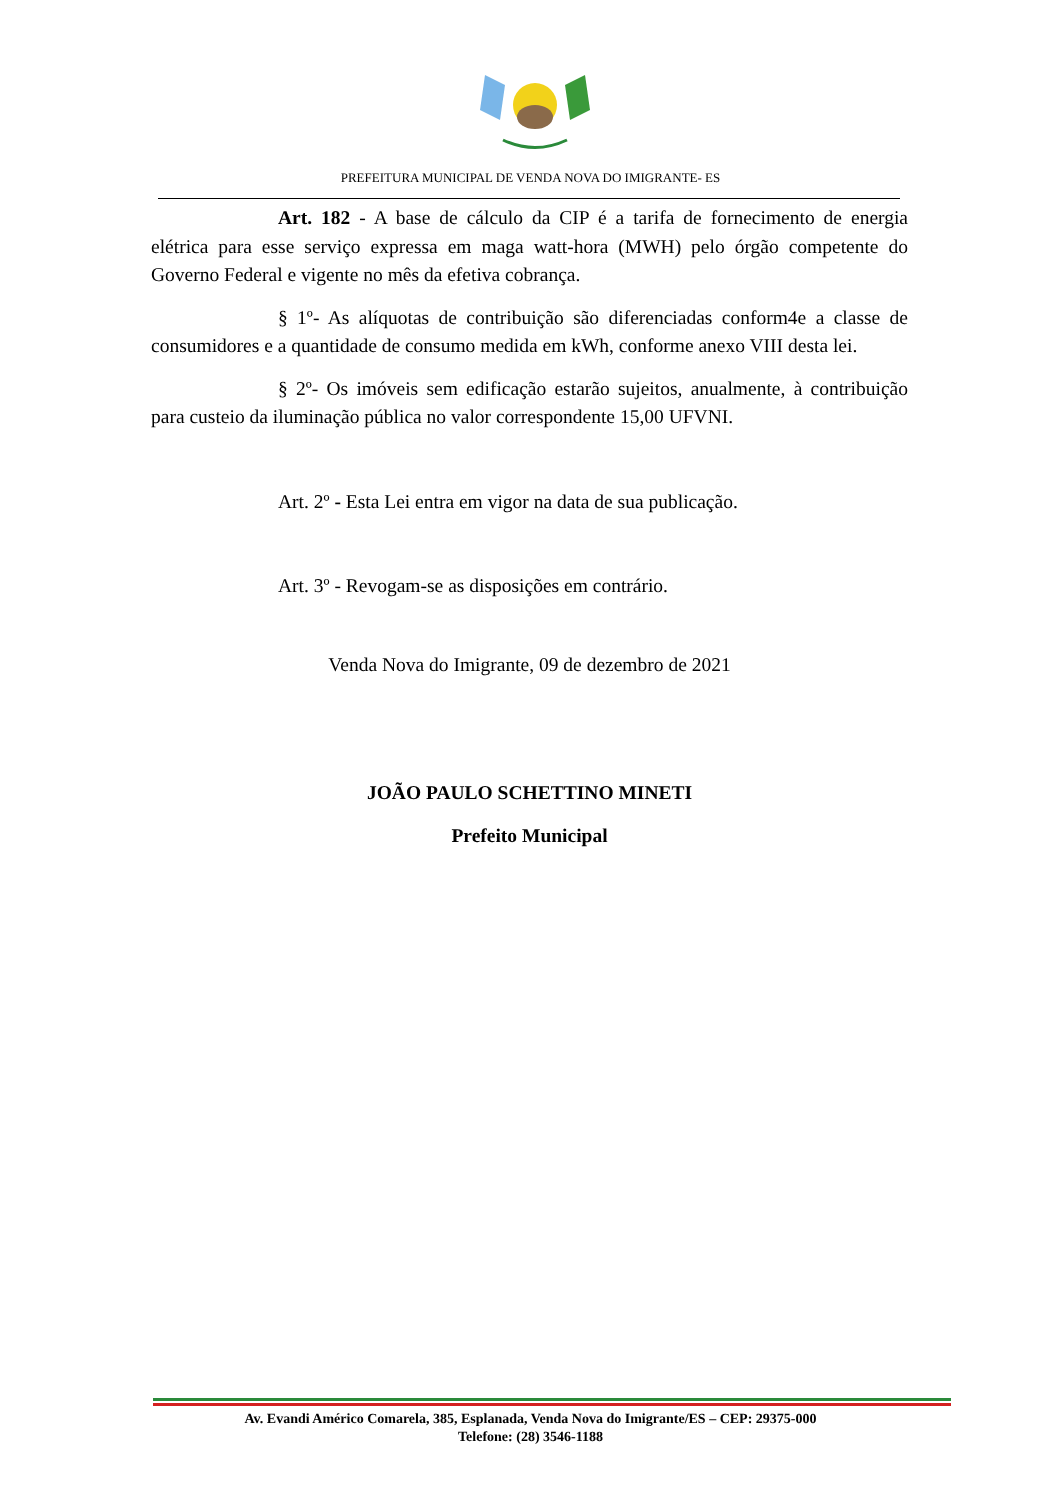PREFEITURA MUNICIPAL DE VENDA NOVA DO IMIGRANTE- ES
Art. 182 - A base de cálculo da CIP é a tarifa de fornecimento de energia elétrica para esse serviço expressa em maga watt-hora (MWH) pelo órgão competente do Governo Federal e vigente no mês da efetiva cobrança.
§ 1º- As alíquotas de contribuição são diferenciadas conform4e a classe de consumidores e a quantidade de consumo medida em kWh, conforme anexo VIII desta lei.
§ 2º- Os imóveis sem edificação estarão sujeitos, anualmente, à contribuição para custeio da iluminação pública no valor correspondente 15,00 UFVNI.
Art. 2º - Esta Lei entra em vigor na data de sua publicação.
Art. 3º - Revogam-se as disposições em contrário.
Venda Nova do Imigrante, 09 de dezembro de 2021
JOÃO PAULO SCHETTINO MINETI
Prefeito Municipal
Av. Evandi Américo Comarela, 385, Esplanada, Venda Nova do Imigrante/ES – CEP: 29375-000
Telefone: (28) 3546-1188